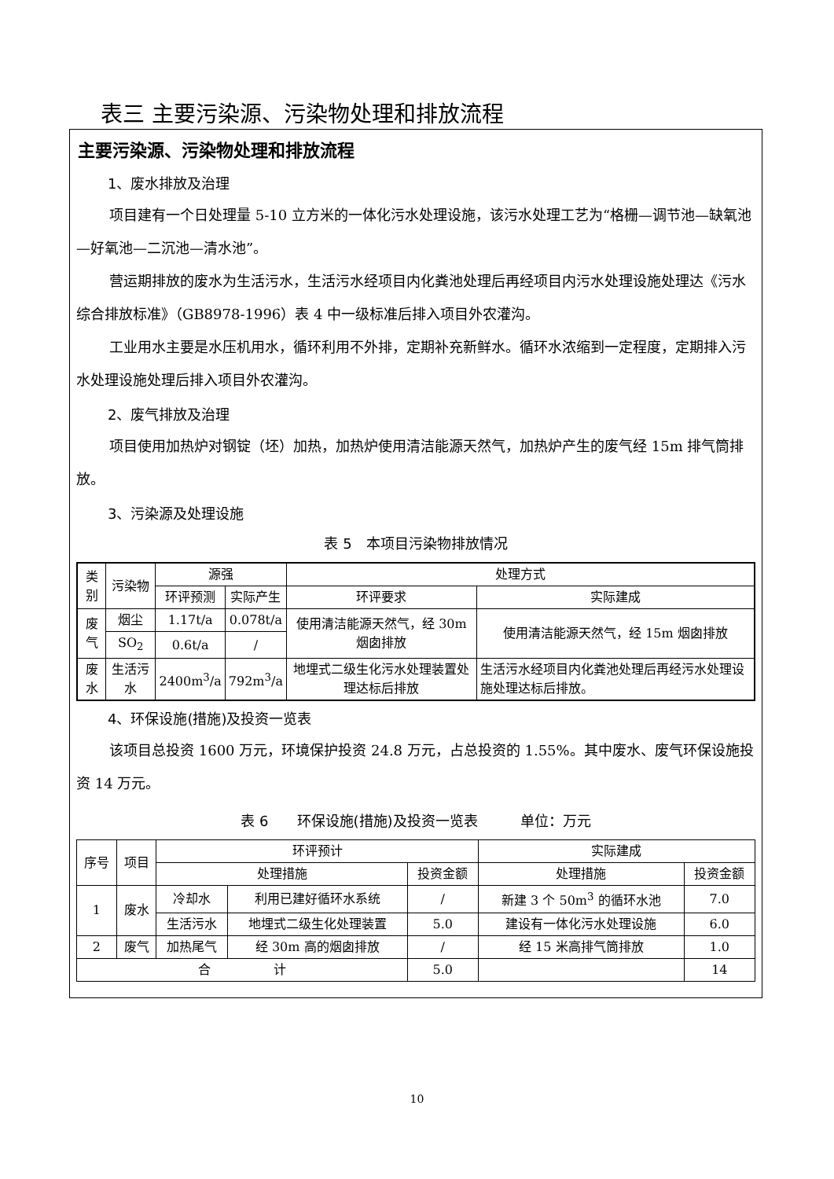表三 主要污染源、污染物处理和排放流程
主要污染源、污染物处理和排放流程
1、废水排放及治理
项目建有一个日处理量 5-10 立方米的一体化污水处理设施，该污水处理工艺为“格栅—调节池—缺氧池—好氧池—二沉池—清水池”。
营运期排放的废水为生活污水，生活污水经项目内化粪池处理后再经项目内污水处理设施处理达《污水综合排放标准》（GB8978-1996）表 4 中一级标准后排入项目外农灌沟。
工业用水主要是水压机用水，循环利用不外排，定期补充新鲜水。循环水浓缩到一定程度，定期排入污水处理设施处理后排入项目外农灌沟。
2、废气排放及治理
项目使用加热炉对钢锭（坯）加热，加热炉使用清洁能源天然气，加热炉产生的废气经 15m 排气筒排放。
3、污染源及处理设施
表 5　本项目污染物排放情况
| 类别 | 污染物 | 源强 | | 处理方式 | |
| --- | --- | --- | --- | --- | --- |
| | | 环评预测 | 实际产生 | 环评要求 | 实际建成 |
| 废气 | 烟尘 | 1.17t/a | 0.078t/a | 使用清洁能源天然气，经 30m 烟囱排放 | 使用清洁能源天然气，经 15m 烟囱排放 |
| | SO<sub>2</sub> | 0.6t/a | / | | |
| 废水 | 生活污水 | 2400m<sup>3</sup>/a | 792m<sup>3</sup>/a | 地埋式二级生化污水处理装置处理达标后排放 | 生活污水经项目内化粪池处理后再经污水处理设施处理达标后排放。 |
4、环保设施(措施)及投资一览表
该项目总投资 1600 万元，环境保护投资 24.8 万元，占总投资的 1.55%。其中废水、废气环保设施投资 14 万元。
表 6　　环保设施(措施)及投资一览表　　　单位：万元
| 序号 | 项目 | 环评预计 | | | 实际建成 | |
| --- | --- | --- | --- | --- | --- | --- |
| | | 处理措施 | | 投资金额 | 处理措施 | 投资金额 |
| 1 | 废水 | 冷却水 | 利用已建好循环水系统 | / | 新建 3 个 50m<sup>3</sup> 的循环水池 | 7.0 |
| | | 生活污水 | 地埋式二级生化处理装置 | 5.0 | 建设有一体化污水处理设施 | 6.0 |
| 2 | 废气 | 加热尾气 | 经 30m 高的烟囱排放 | / | 经 15 米高排气筒排放 | 1.0 |
| 合 计 | | | | 5.0 | | 14 |
10